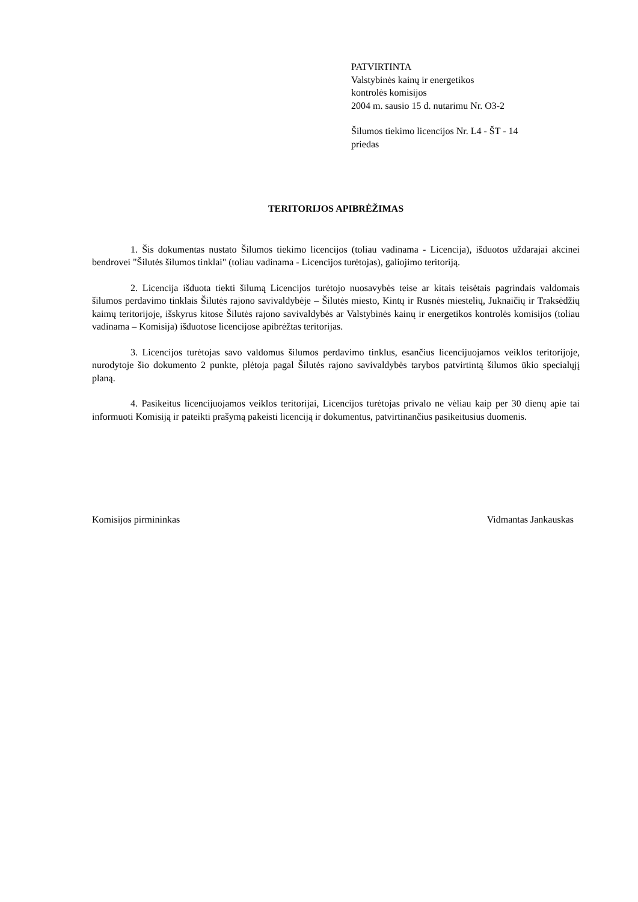PATVIRTINTA
Valstybinės kainų ir energetikos
kontrolės komisijos
2004 m. sausio 15 d. nutarimu Nr. O3-2
Šilumos tiekimo licencijos Nr. L4 - ŠT - 14
priedas
TERITORIJOS APIBRĖŽIMAS
1. Šis dokumentas nustato Šilumos tiekimo licencijos (toliau vadinama - Licencija), išduotos uždarajai akcinei bendrovei "Šilutės šilumos tinklai" (toliau vadinama - Licencijos turėtojas), galiojimo teritoriją.
2. Licencija išduota tiekti šilumą Licencijos turėtojo nuosavybės teise ar kitais teisėtais pagrindais valdomais šilumos perdavimo tinklais Šilutės rajono savivaldybėje – Šilutės miesto, Kintų ir Rusnės miestelių, Juknaičių ir Traksėdžių kaimų teritorijoje, išskyrus kitose Šilutės rajono savivaldybės ar Valstybinės kainų ir energetikos kontrolės komisijos (toliau vadinama – Komisija) išduotose licencijose apibrėžtas teritorijas.
3. Licencijos turėtojas savo valdomus šilumos perdavimo tinklus, esančius licencijuojamos veiklos teritorijoje, nurodytoje šio dokumento 2 punkte, plėtoja pagal Šilutės rajono savivaldybės tarybos patvirtintą šilumos ūkio specialųjį planą.
4. Pasikeitus licencijuojamos veiklos teritorijai, Licencijos turėtojas privalo ne vėliau kaip per 30 dienų apie tai informuoti Komisiją ir pateikti prašymą pakeisti licenciją ir dokumentus, patvirtinančius pasikeitusius duomenis.
Komisijos pirmininkas Vidmantas Jankauskas